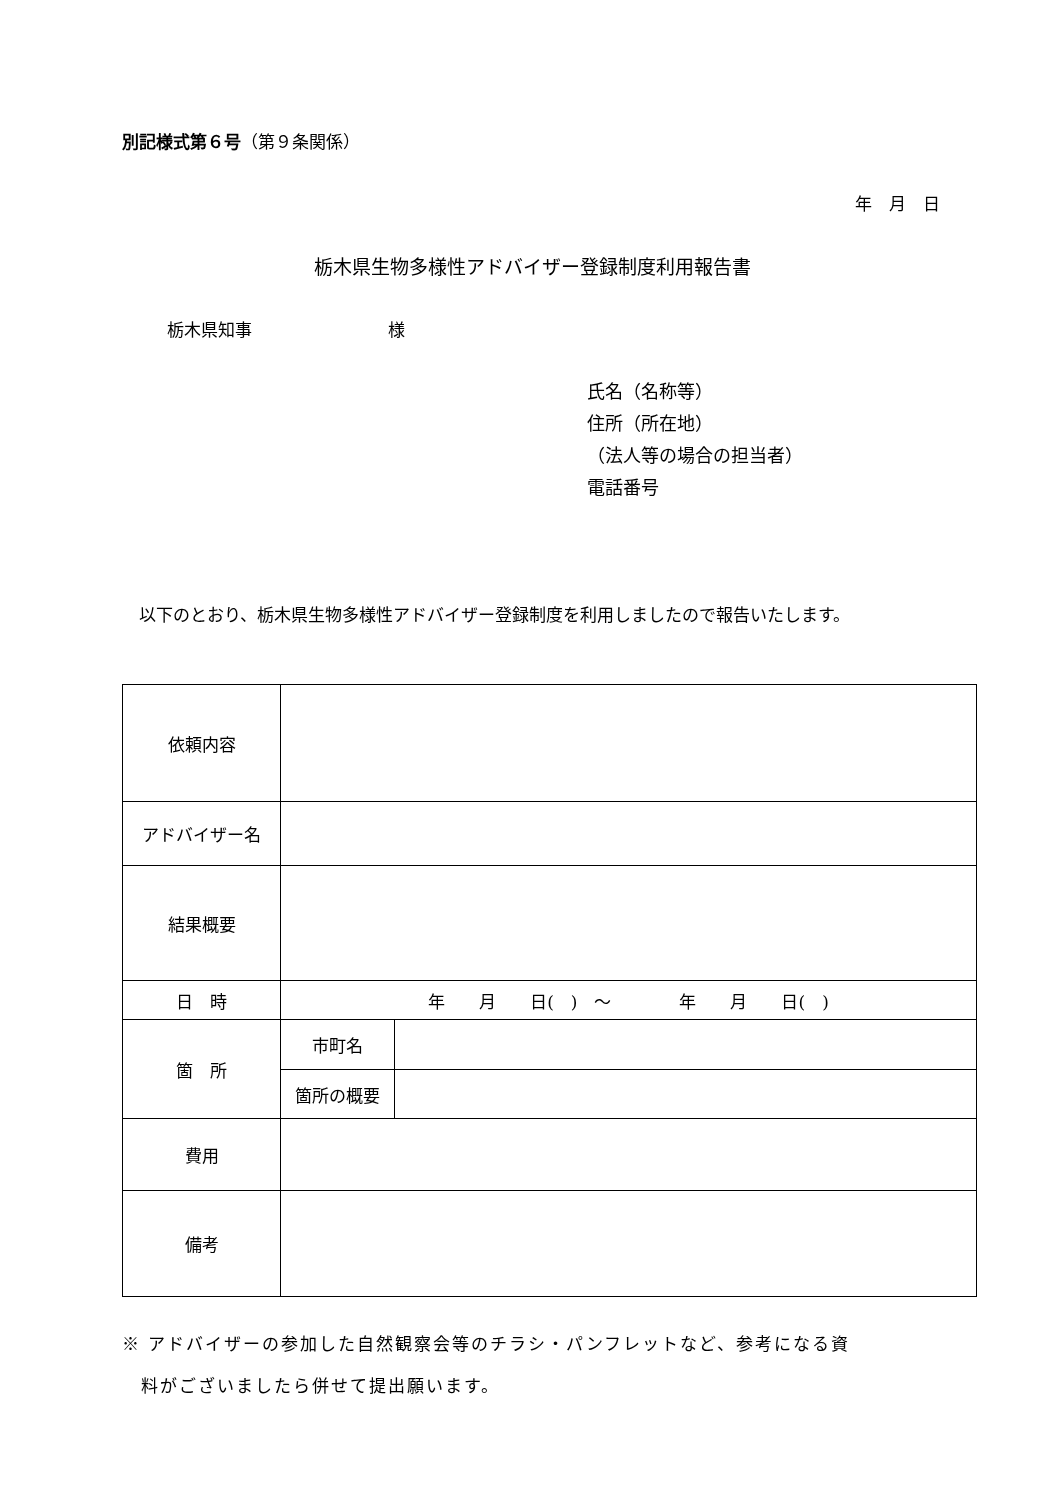別記様式第６号（第９条関係）
年　月　日
栃木県生物多様性アドバイザー登録制度利用報告書
栃木県知事　　　　　　　　様
氏名（名称等）
住所（所在地）
（法人等の場合の担当者）
電話番号
　以下のとおり、栃木県生物多様性アドバイザー登録制度を利用しましたので報告いたします。
| 依頼内容 | | |
| アドバイザー名 | | |
| 結果概要 | | |
| 日 時 | 年 月 日( ) ～ 年 月 日( ) | |
| 箇 所 | 市町名 | |
| | 箇所の概要 | |
| 費用 | | |
| 備考 | | |
※ アドバイザーの参加した自然観察会等のチラシ・パンフレットなど、参考になる資
　料がございましたら併せて提出願います。